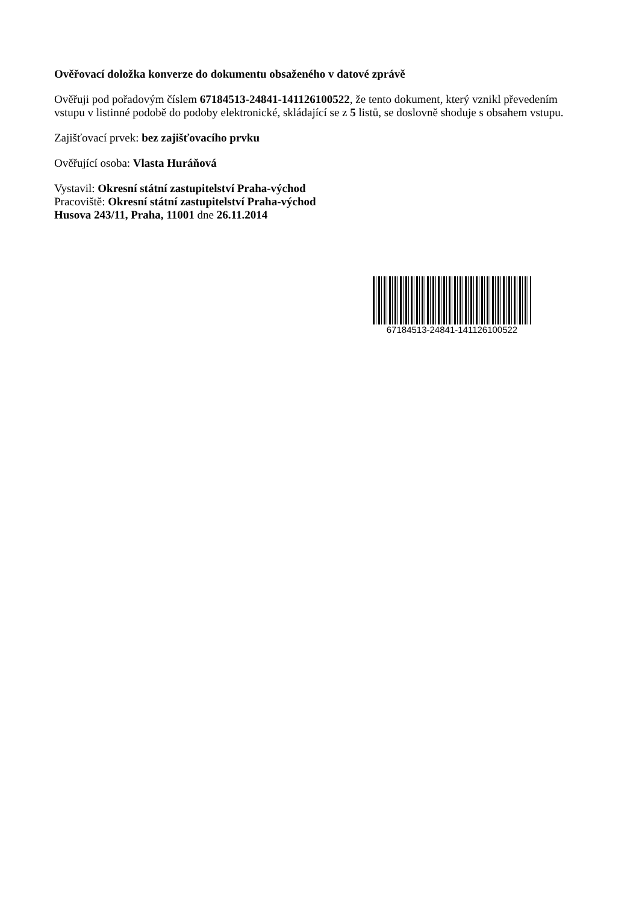Ověřovací doložka konverze do dokumentu obsaženého v datové zprávě
Ověřuji pod pořadovým číslem 67184513-24841-141126100522, že tento dokument, který vznikl převedením vstupu v listinné podobě do podoby elektronické, skládající se z 5 listů, se doslovně shoduje s obsahem vstupu.
Zajišťovací prvek: bez zajišťovacího prvku
Ověřující osoba: Vlasta Huráňová
Vystavil: Okresní státní zastupitelství Praha-východ
Pracoviště: Okresní státní zastupitelství Praha-východ
Husova 243/11, Praha, 11001 dne 26.11.2014
67184513-24841-141126100522